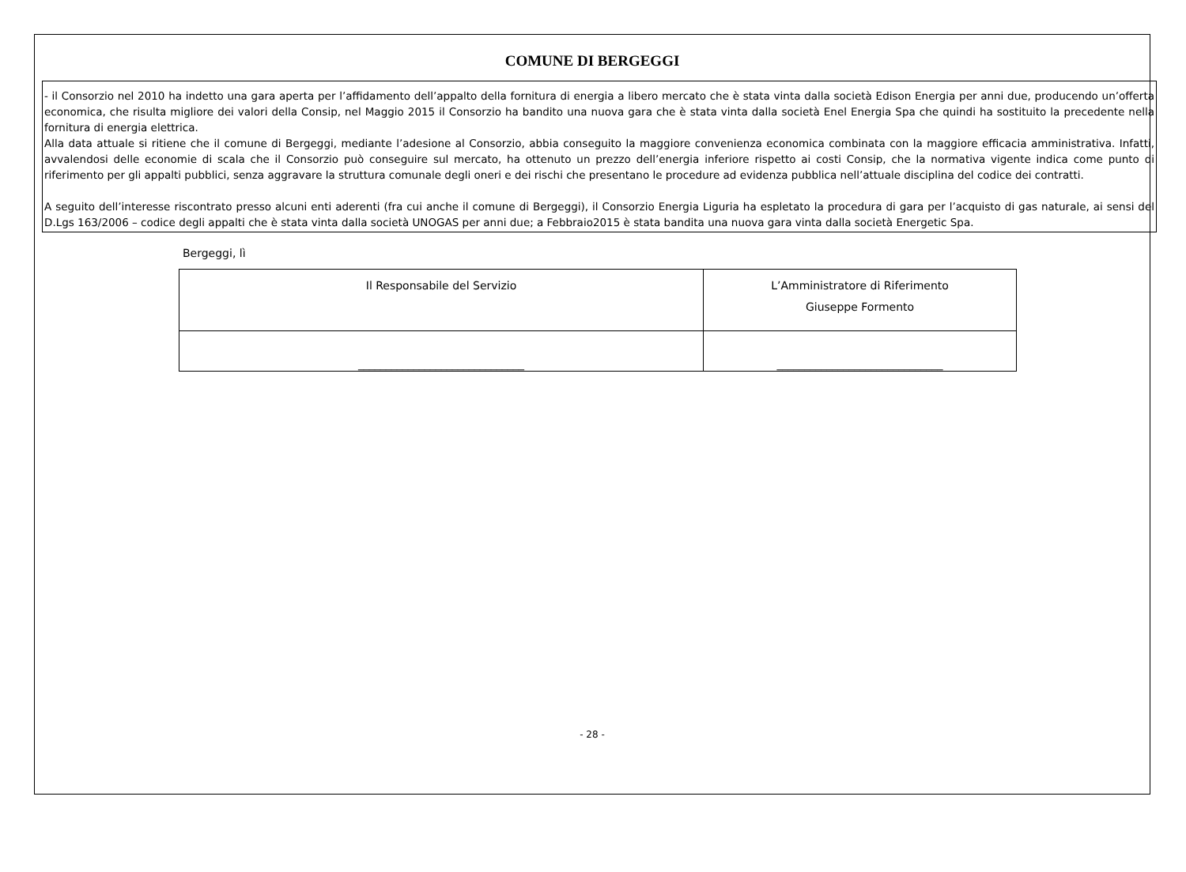COMUNE DI BERGEGGI
- il Consorzio nel 2010 ha indetto una gara aperta per l’affidamento dell’appalto della fornitura di energia a libero mercato che è stata vinta dalla società Edison Energia per anni due, producendo un’offerta economica, che risulta migliore dei valori della Consip, nel Maggio 2015 il Consorzio ha bandito una nuova gara che è stata vinta dalla società Enel Energia Spa che quindi ha sostituito la precedente nella fornitura di energia elettrica.
Alla data attuale si ritiene che il comune di Bergeggi, mediante l’adesione al Consorzio, abbia conseguito la maggiore convenienza economica combinata con la maggiore efficacia amministrativa. Infatti, avvalendosi delle economie di scala che il Consorzio può conseguire sul mercato, ha ottenuto un prezzo dell’energia inferiore rispetto ai costi Consip, che la normativa vigente indica come punto di riferimento per gli appalti pubblici, senza aggravare la struttura comunale degli oneri e dei rischi che presentano le procedure ad evidenza pubblica nell’attuale disciplina del codice dei contratti.
A seguito dell’interesse riscontrato presso alcuni enti aderenti (fra cui anche il comune di Bergeggi), il Consorzio Energia Liguria ha espletato la procedura di gara per l’acquisto di gas naturale, ai sensi del D.Lgs 163/2006 – codice degli appalti che è stata vinta dalla società UNOGAS per anni due; a Febbraio2015 è stata bandita una nuova gara vinta dalla società Energetic Spa.
Bergeggi, lì
| Il Responsabile del Servizio | L’Amministratore di Riferimento Giuseppe Formento |
| ______________________________ | ______________________________ |
- 28 -